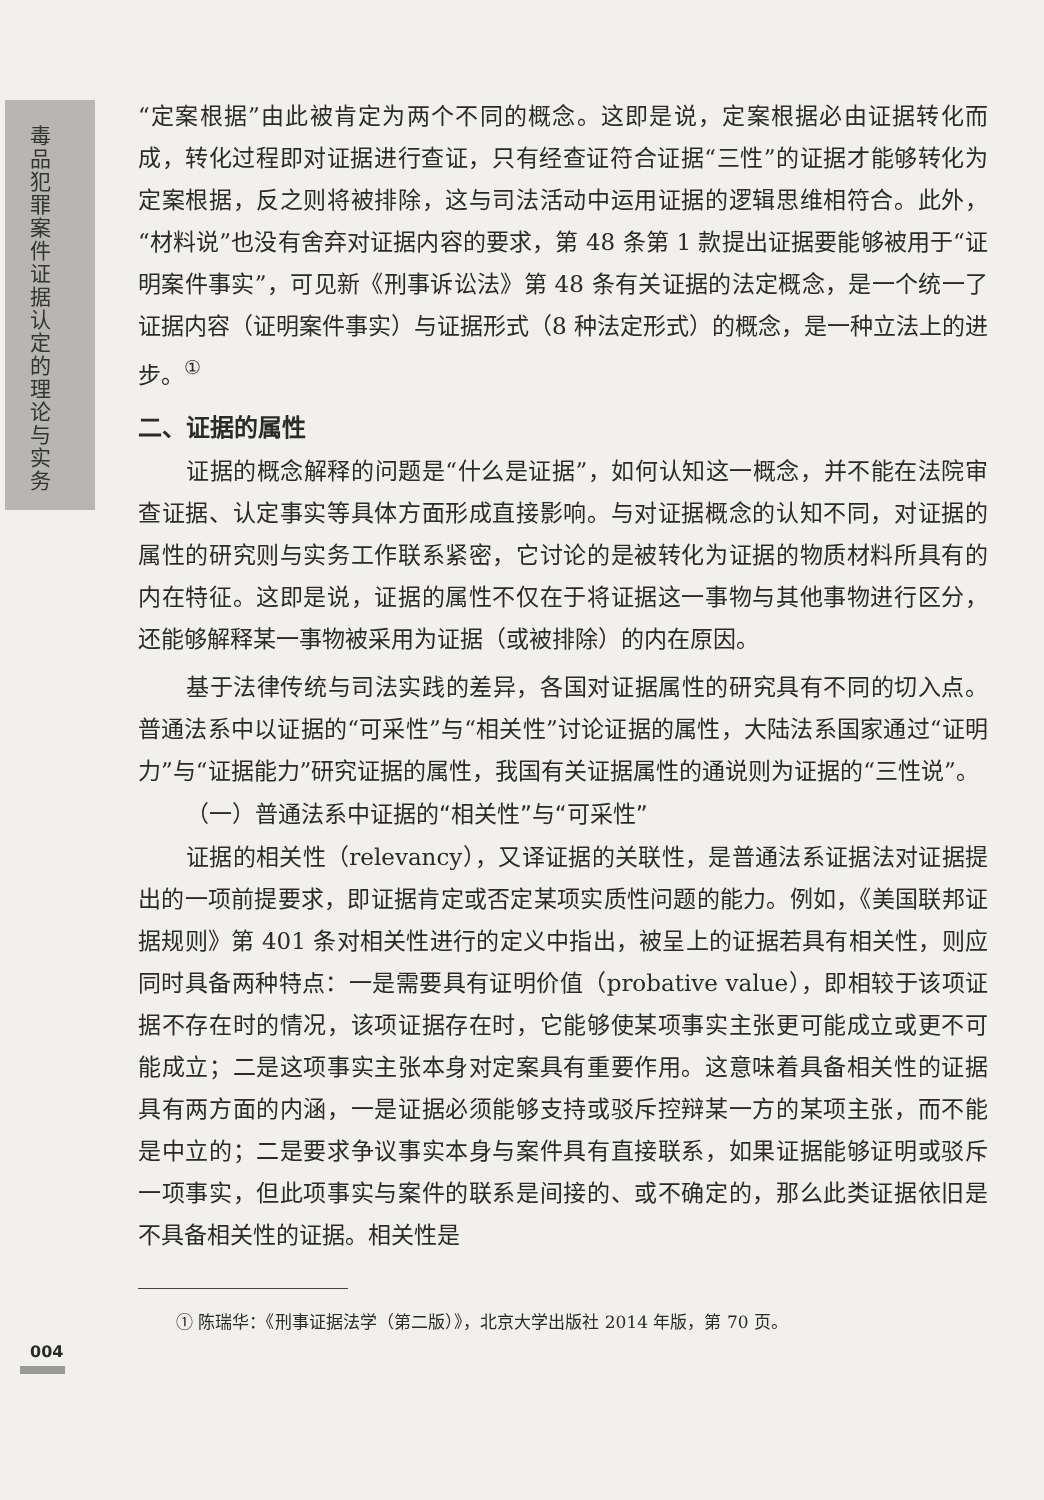毒品犯罪案件证据认定的理论与实务
“定案根据”由此被肯定为两个不同的概念。这即是说，定案根据必由证据转化而成，转化过程即对证据进行查证，只有经查证符合证据“三性”的证据才能够转化为定案根据，反之则将被排除，这与司法活动中运用证据的逻辑思维相符合。此外，“材料说”也没有舍弃对证据内容的要求，第 48 条第 1 款提出证据要能够被用于“证明案件事实”，可见新《刑事诉讼法》第 48 条有关证据的法定概念，是一个统一了证据内容（证明案件事实）与证据形式（8 种法定形式）的概念，是一种立法上的进步。<sup>①</sup>
二、证据的属性
证据的概念解释的问题是“什么是证据”，如何认知这一概念，并不能在法院审查证据、认定事实等具体方面形成直接影响。与对证据概念的认知不同，对证据的属性的研究则与实务工作联系紧密，它讨论的是被转化为证据的物质材料所具有的内在特征。这即是说，证据的属性不仅在于将证据这一事物与其他事物进行区分，还能够解释某一事物被采用为证据（或被排除）的内在原因。
基于法律传统与司法实践的差异，各国对证据属性的研究具有不同的切入点。普通法系中以证据的“可采性”与“相关性”讨论证据的属性，大陆法系国家通过“证明力”与“证据能力”研究证据的属性，我国有关证据属性的通说则为证据的“三性说”。
（一）普通法系中证据的“相关性”与“可采性”
证据的相关性（relevancy），又译证据的关联性，是普通法系证据法对证据提出的一项前提要求，即证据肯定或否定某项实质性问题的能力。例如，《美国联邦证据规则》第 401 条对相关性进行的定义中指出，被呈上的证据若具有相关性，则应同时具备两种特点：一是需要具有证明价值（probative value），即相较于该项证据不存在时的情况，该项证据存在时，它能够使某项事实主张更可能成立或更不可能成立；二是这项事实主张本身对定案具有重要作用。这意味着具备相关性的证据具有两方面的内涵，一是证据必须能够支持或驳斥控辩某一方的某项主张，而不能是中立的；二是要求争议事实本身与案件具有直接联系，如果证据能够证明或驳斥一项事实，但此项事实与案件的联系是间接的、或不确定的，那么此类证据依旧是不具备相关性的证据。相关性是
① 陈瑞华：《刑事证据法学（第二版）》，北京大学出版社 2014 年版，第 70 页。
004